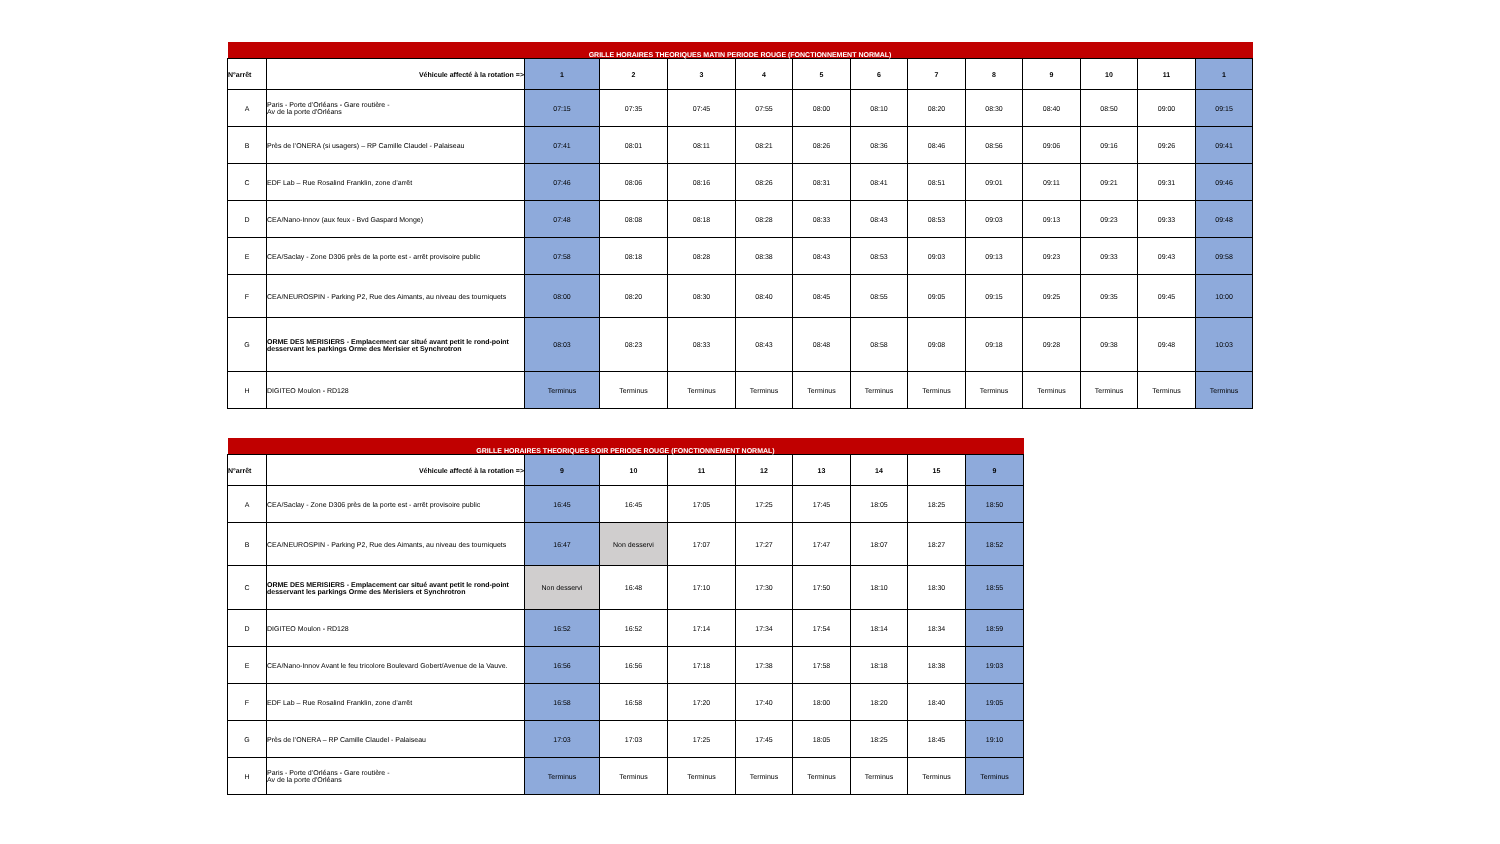| GRILLE HORAIRES THEORIQUES MATIN PERIODE ROUGE (FONCTIONNEMENT NORMAL) | | | | | | | | | | | | | |
| N°arrêt | Véhicule affecté à la rotation => | 1 | 2 | 3 | 4 | 5 | 6 | 7 | 8 | 9 | 10 | 11 | 1 |
| A | Paris - Porte d’Orléans - Gare routière - Av de la porte d'Orléans | 07:15 | 07:35 | 07:45 | 07:55 | 08:00 | 08:10 | 08:20 | 08:30 | 08:40 | 08:50 | 09:00 | 09:15 |
| B | Près de l’ONERA (si usagers) – RP Camille Claudel - Palaiseau | 07:41 | 08:01 | 08:11 | 08:21 | 08:26 | 08:36 | 08:46 | 08:56 | 09:06 | 09:16 | 09:26 | 09:41 |
| C | EDF Lab – Rue Rosalind Franklin, zone d’arrêt | 07:46 | 08:06 | 08:16 | 08:26 | 08:31 | 08:41 | 08:51 | 09:01 | 09:11 | 09:21 | 09:31 | 09:46 |
| D | CEA/Nano-Innov (aux feux - Bvd Gaspard Monge) | 07:48 | 08:08 | 08:18 | 08:28 | 08:33 | 08:43 | 08:53 | 09:03 | 09:13 | 09:23 | 09:33 | 09:48 |
| E | CEA/Saclay - Zone D306 près de la porte est - arrêt provisoire public | 07:58 | 08:18 | 08:28 | 08:38 | 08:43 | 08:53 | 09:03 | 09:13 | 09:23 | 09:33 | 09:43 | 09:58 |
| F | CEA/NEUROSPIN - Parking P2, Rue des Aimants, au niveau des tourniquets | 08:00 | 08:20 | 08:30 | 08:40 | 08:45 | 08:55 | 09:05 | 09:15 | 09:25 | 09:35 | 09:45 | 10:00 |
| G | ORME DES MERISIERS - Emplacement car situé avant petit le rond-point desservant les parkings Orme des Merisier et Synchrotron | 08:03 | 08:23 | 08:33 | 08:43 | 08:48 | 08:58 | 09:08 | 09:18 | 09:28 | 09:38 | 09:48 | 10:03 |
| H | DIGITEO Moulon - RD128 | Terminus | Terminus | Terminus | Terminus | Terminus | Terminus | Terminus | Terminus | Terminus | Terminus | Terminus | Terminus |
| GRILLE HORAIRES THEORIQUES SOIR PERIODE ROUGE (FONCTIONNEMENT NORMAL) | | | | | | | | | |
| N°arrêt | Véhicule affecté à la rotation => | 9 | 10 | 11 | 12 | 13 | 14 | 15 | 9 |
| A | CEA/Saclay - Zone D306 près de la porte est - arrêt provisoire public | 16:45 | 16:45 | 17:05 | 17:25 | 17:45 | 18:05 | 18:25 | 18:50 |
| B | CEA/NEUROSPIN - Parking P2, Rue des Aimants, au niveau des tourniquets | 16:47 | Non desservi | 17:07 | 17:27 | 17:47 | 18:07 | 18:27 | 18:52 |
| C | ORME DES MERISIERS - Emplacement car situé avant petit le rond-point desservant les parkings Orme des Merisiers et Synchrotron | Non desservi | 16:48 | 17:10 | 17:30 | 17:50 | 18:10 | 18:30 | 18:55 |
| D | DIGITEO Moulon - RD128 | 16:52 | 16:52 | 17:14 | 17:34 | 17:54 | 18:14 | 18:34 | 18:59 |
| E | CEA/Nano-Innov Avant le feu tricolore Boulevard Gobert/Avenue de la Vauve. | 16:56 | 16:56 | 17:18 | 17:38 | 17:58 | 18:18 | 18:38 | 19:03 |
| F | EDF Lab – Rue Rosalind Franklin, zone d’arrêt | 16:58 | 16:58 | 17:20 | 17:40 | 18:00 | 18:20 | 18:40 | 19:05 |
| G | Près de l’ONERA – RP Camille Claudel - Palaiseau | 17:03 | 17:03 | 17:25 | 17:45 | 18:05 | 18:25 | 18:45 | 19:10 |
| H | Paris - Porte d’Orléans - Gare routière - Av de la porte d'Orléans | Terminus | Terminus | Terminus | Terminus | Terminus | Terminus | Terminus | Terminus |